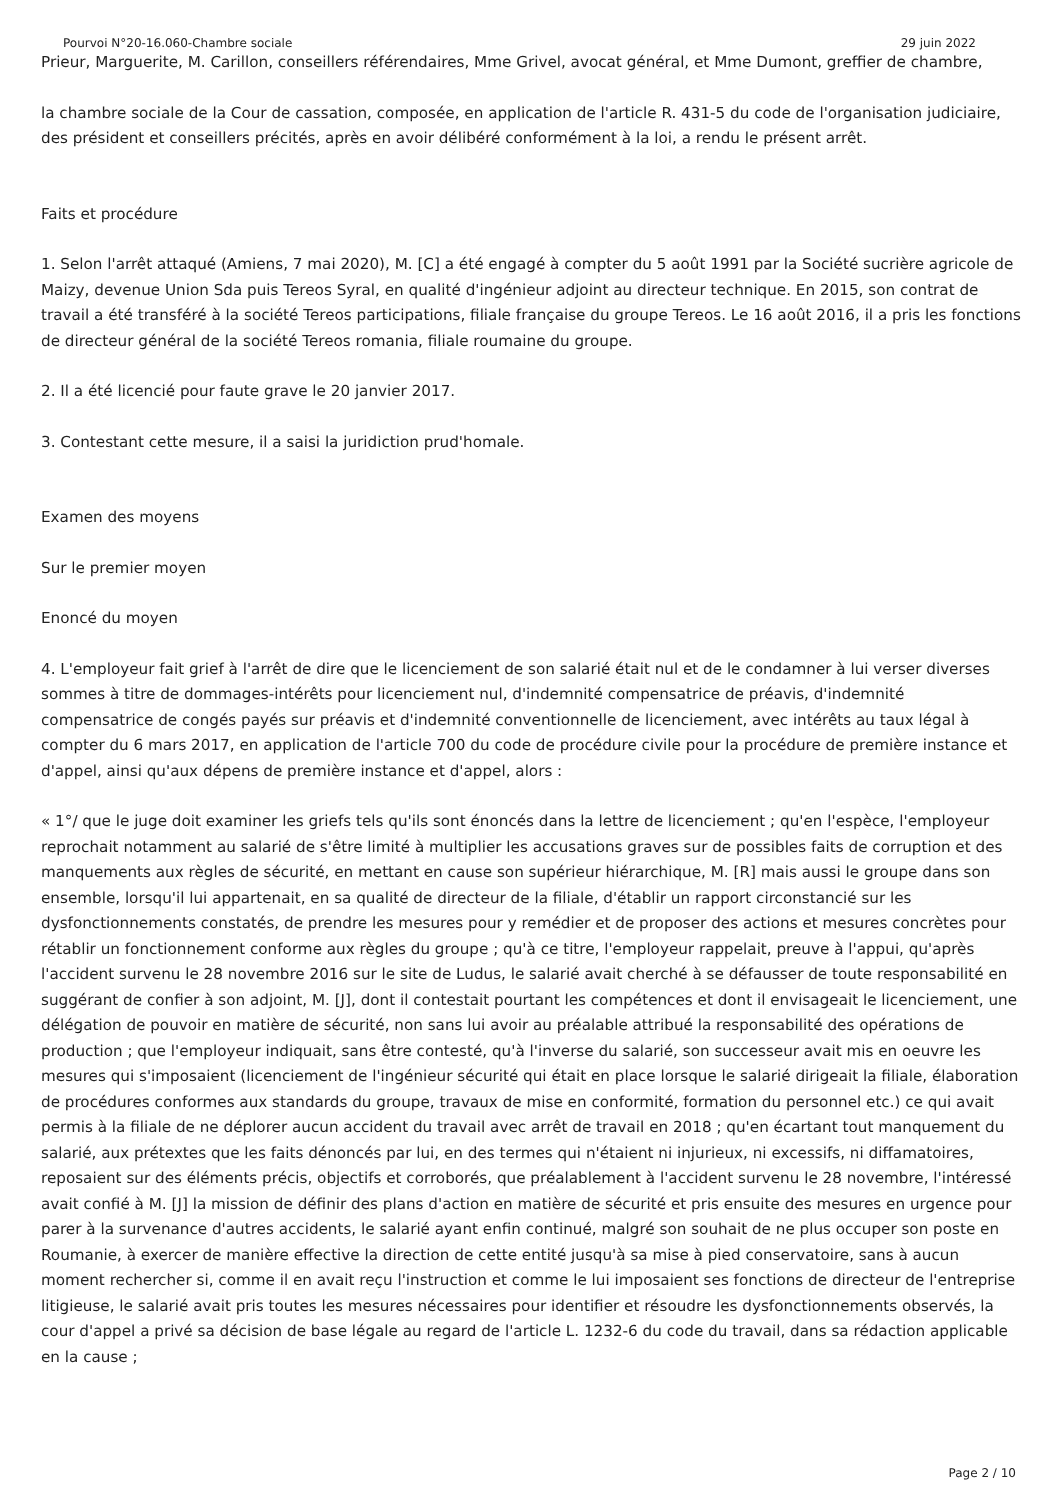Pourvoi N°20-16.060-Chambre sociale 29 juin 2022
Prieur, Marguerite, M. Carillon, conseillers référendaires, Mme Grivel, avocat général, et Mme Dumont, greffier de chambre,
la chambre sociale de la Cour de cassation, composée, en application de l'article R. 431-5 du code de l'organisation judiciaire, des président et conseillers précités, après en avoir délibéré conformément à la loi, a rendu le présent arrêt.
Faits et procédure
1. Selon l'arrêt attaqué (Amiens, 7 mai 2020), M. [C] a été engagé à compter du 5 août 1991 par la Société sucrière agricole de Maizy, devenue Union Sda puis Tereos Syral, en qualité d'ingénieur adjoint au directeur technique. En 2015, son contrat de travail a été transféré à la société Tereos participations, filiale française du groupe Tereos. Le 16 août 2016, il a pris les fonctions de directeur général de la société Tereos romania, filiale roumaine du groupe.
2. Il a été licencié pour faute grave le 20 janvier 2017.
3. Contestant cette mesure, il a saisi la juridiction prud'homale.
Examen des moyens
Sur le premier moyen
Enoncé du moyen
4. L'employeur fait grief à l'arrêt de dire que le licenciement de son salarié était nul et de le condamner à lui verser diverses sommes à titre de dommages-intérêts pour licenciement nul, d'indemnité compensatrice de préavis, d'indemnité compensatrice de congés payés sur préavis et d'indemnité conventionnelle de licenciement, avec intérêts au taux légal à compter du 6 mars 2017, en application de l'article 700 du code de procédure civile pour la procédure de première instance et d'appel, ainsi qu'aux dépens de première instance et d'appel, alors :
« 1°/ que le juge doit examiner les griefs tels qu'ils sont énoncés dans la lettre de licenciement ; qu'en l'espèce, l'employeur reprochait notamment au salarié de s'être limité à multiplier les accusations graves sur de possibles faits de corruption et des manquements aux règles de sécurité, en mettant en cause son supérieur hiérarchique, M. [R] mais aussi le groupe dans son ensemble, lorsqu'il lui appartenait, en sa qualité de directeur de la filiale, d'établir un rapport circonstancié sur les dysfonctionnements constatés, de prendre les mesures pour y remédier et de proposer des actions et mesures concrètes pour rétablir un fonctionnement conforme aux règles du groupe ; qu'à ce titre, l'employeur rappelait, preuve à l'appui, qu'après l'accident survenu le 28 novembre 2016 sur le site de Ludus, le salarié avait cherché à se défausser de toute responsabilité en suggérant de confier à son adjoint, M. [J], dont il contestait pourtant les compétences et dont il envisageait le licenciement, une délégation de pouvoir en matière de sécurité, non sans lui avoir au préalable attribué la responsabilité des opérations de production ; que l'employeur indiquait, sans être contesté, qu'à l'inverse du salarié, son successeur avait mis en oeuvre les mesures qui s'imposaient (licenciement de l'ingénieur sécurité qui était en place lorsque le salarié dirigeait la filiale, élaboration de procédures conformes aux standards du groupe, travaux de mise en conformité, formation du personnel etc.) ce qui avait permis à la filiale de ne déplorer aucun accident du travail avec arrêt de travail en 2018 ; qu'en écartant tout manquement du salarié, aux prétextes que les faits dénoncés par lui, en des termes qui n'étaient ni injurieux, ni excessifs, ni diffamatoires, reposaient sur des éléments précis, objectifs et corroborés, que préalablement à l'accident survenu le 28 novembre, l'intéressé avait confié à M. [J] la mission de définir des plans d'action en matière de sécurité et pris ensuite des mesures en urgence pour parer à la survenance d'autres accidents, le salarié ayant enfin continué, malgré son souhait de ne plus occuper son poste en Roumanie, à exercer de manière effective la direction de cette entité jusqu'à sa mise à pied conservatoire, sans à aucun moment rechercher si, comme il en avait reçu l'instruction et comme le lui imposaient ses fonctions de directeur de l'entreprise litigieuse, le salarié avait pris toutes les mesures nécessaires pour identifier et résoudre les dysfonctionnements observés, la cour d'appel a privé sa décision de base légale au regard de l'article L. 1232-6 du code du travail, dans sa rédaction applicable en la cause ;
Page 2 / 10